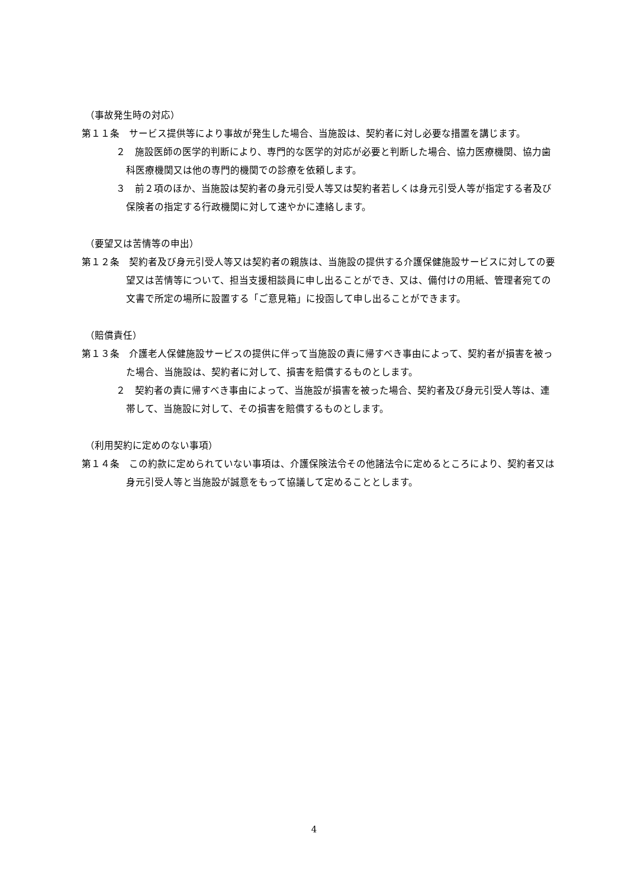（事故発生時の対応）
第１１条　サービス提供等により事故が発生した場合、当施設は、契約者に対し必要な措置を講じます。
２　施設医師の医学的判断により、専門的な医学的対応が必要と判断した場合、協力医療機関、協力歯科医療機関又は他の専門的機関での診療を依頼します。
３　前２項のほか、当施設は契約者の身元引受人等又は契約者若しくは身元引受人等が指定する者及び保険者の指定する行政機関に対して速やかに連絡します。
（要望又は苦情等の申出）
第１２条　契約者及び身元引受人等又は契約者の親族は、当施設の提供する介護保健施設サービスに対しての要望又は苦情等について、担当支援相談員に申し出ることができ、又は、備付けの用紙、管理者宛ての文書で所定の場所に設置する「ご意見箱」に投函して申し出ることができます。
（賠償責任）
第１３条　介護老人保健施設サービスの提供に伴って当施設の責に帰すべき事由によって、契約者が損害を被った場合、当施設は、契約者に対して、損害を賠償するものとします。
２　契約者の責に帰すべき事由によって、当施設が損害を被った場合、契約者及び身元引受人等は、連帯して、当施設に対して、その損害を賠償するものとします。
（利用契約に定めのない事項）
第１４条　この約款に定められていない事項は、介護保険法令その他諸法令に定めるところにより、契約者又は身元引受人等と当施設が誠意をもって協議して定めることとします。
4